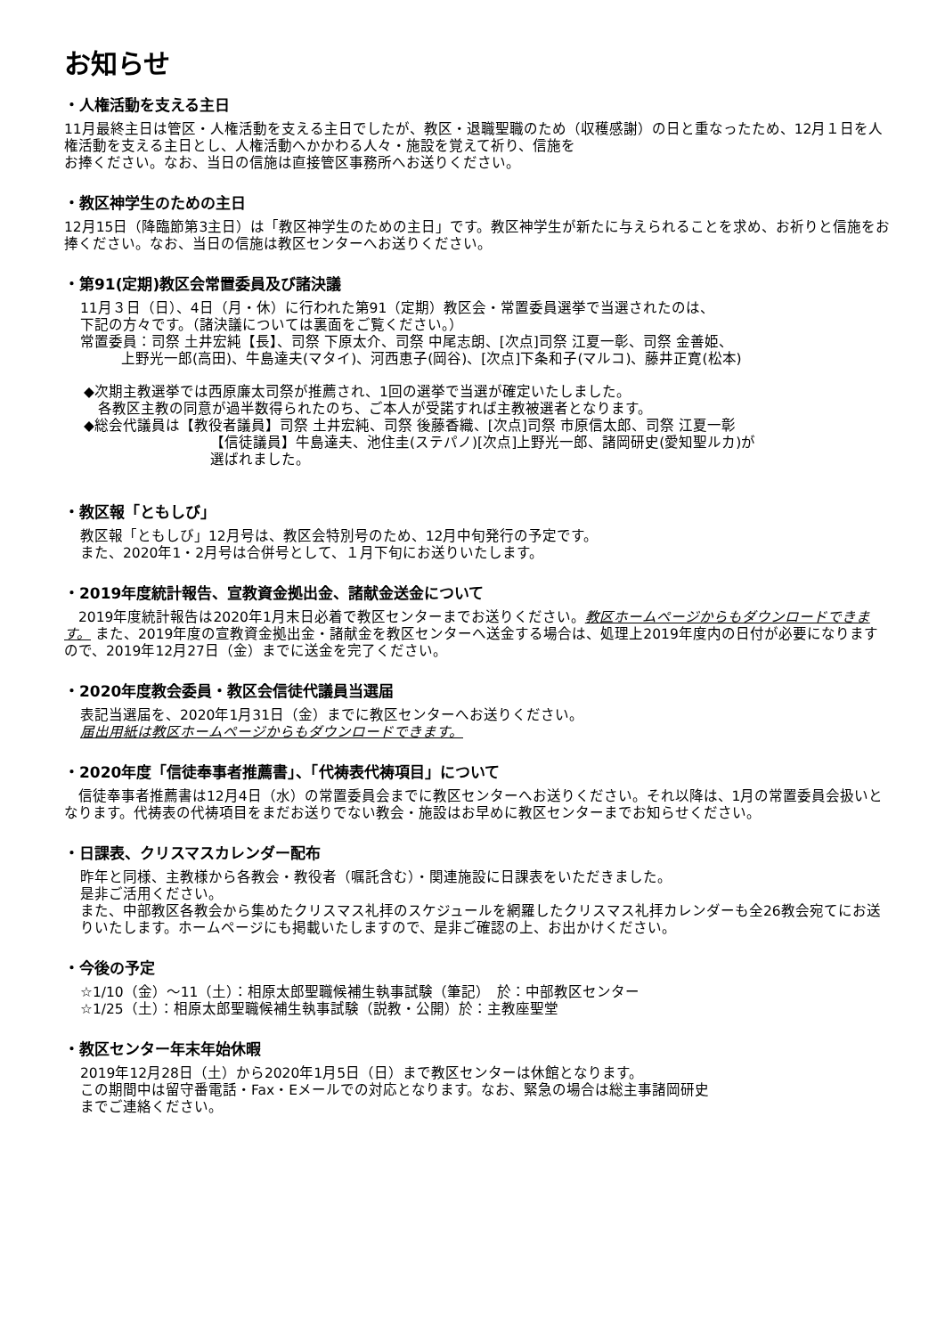お知らせ
・人権活動を支える主日
11月最終主日は管区・人権活動を支える主日でしたが、教区・退職聖職のため（収穫感謝）の日と重なったため、12月１日を人権活動を支える主日とし、人権活動へかかわる人々・施設を覚えて祈り、信施を
お捧ください。なお、当日の信施は直接管区事務所へお送りください。
・教区神学生のための主日
12月15日（降臨節第3主日）は「教区神学生のための主日」です。教区神学生が新たに与えられることを求め、お祈りと信施をお捧ください。なお、当日の信施は教区センターへお送りください。
・第91(定期)教区会常置委員及び諸決議
11月３日（日）、4日（月・休）に行われた第91（定期）教区会・常置委員選挙で当選されたのは、
下記の方々です。（諸決議については裏面をご覧ください。）
常置委員：司祭 土井宏純【長】、司祭 下原太介、司祭 中尾志朗、[次点]司祭 江夏一彰、司祭 金善姫、
上野光一郎(高田)、牛島達夫(マタイ)、河西恵子(岡谷)、[次点]下条和子(マルコ)、藤井正寛(松本)
◆次期主教選挙では西原廉太司祭が推薦され、1回の選挙で当選が確定いたしました。
　各教区主教の同意が過半数得られたのち、ご本人が受諾すれば主教被選者となります。
◆総会代議員は【教役者議員】司祭 土井宏純、司祭 後藤香織、[次点]司祭 市原信太郎、司祭 江夏一彰
【信徒議員】牛島達夫、池住圭(ステパノ)[次点]上野光一郎、諸岡研史(愛知聖ルカ)が
選ばれました。
・教区報「ともしび」
教区報「ともしび」12月号は、教区会特別号のため、12月中旬発行の予定です。
また、2020年1・2月号は合併号として、１月下旬にお送りいたします。
・2019年度統計報告、宣教資金拠出金、諸献金送金について
　2019年度統計報告は2020年1月末日必着で教区センターまでお送りください。教区ホームページからもダウンロードできます。 また、2019年度の宣教資金拠出金・諸献金を教区センターへ送金する場合は、処理上2019年度内の日付が必要になりますので、2019年12月27日（金）までに送金を完了ください。
・2020年度教会委員・教区会信徒代議員当選届
表記当選届を、2020年1月31日（金）までに教区センターへお送りください。
届出用紙は教区ホームページからもダウンロードできます。
・2020年度「信徒奉事者推薦書」、「代祷表代祷項目」について
　信徒奉事者推薦書は12月4日（水）の常置委員会までに教区センターへお送りください。それ以降は、1月の常置委員会扱いとなります。代祷表の代祷項目をまだお送りでない教会・施設はお早めに教区センターまでお知らせください。
・日課表、クリスマスカレンダー配布
昨年と同様、主教様から各教会・教役者（嘱託含む）・関連施設に日課表をいただきました。
是非ご活用ください。
また、中部教区各教会から集めたクリスマス礼拝のスケジュールを網羅したクリスマス礼拝カレンダーも全26教会宛てにお送りいたします。ホームページにも掲載いたしますので、是非ご確認の上、お出かけください。
・今後の予定
☆1/10（金）～11（土）：相原太郎聖職候補生執事試験（筆記）　於：中部教区センター
☆1/25（土）：相原太郎聖職候補生執事試験（説教・公開）於：主教座聖堂
・教区センター年末年始休暇
2019年12月28日（土）から2020年1月5日（日）まで教区センターは休館となります。
この期間中は留守番電話・Fax・Eメールでの対応となります。なお、緊急の場合は総主事諸岡研史
までご連絡ください。